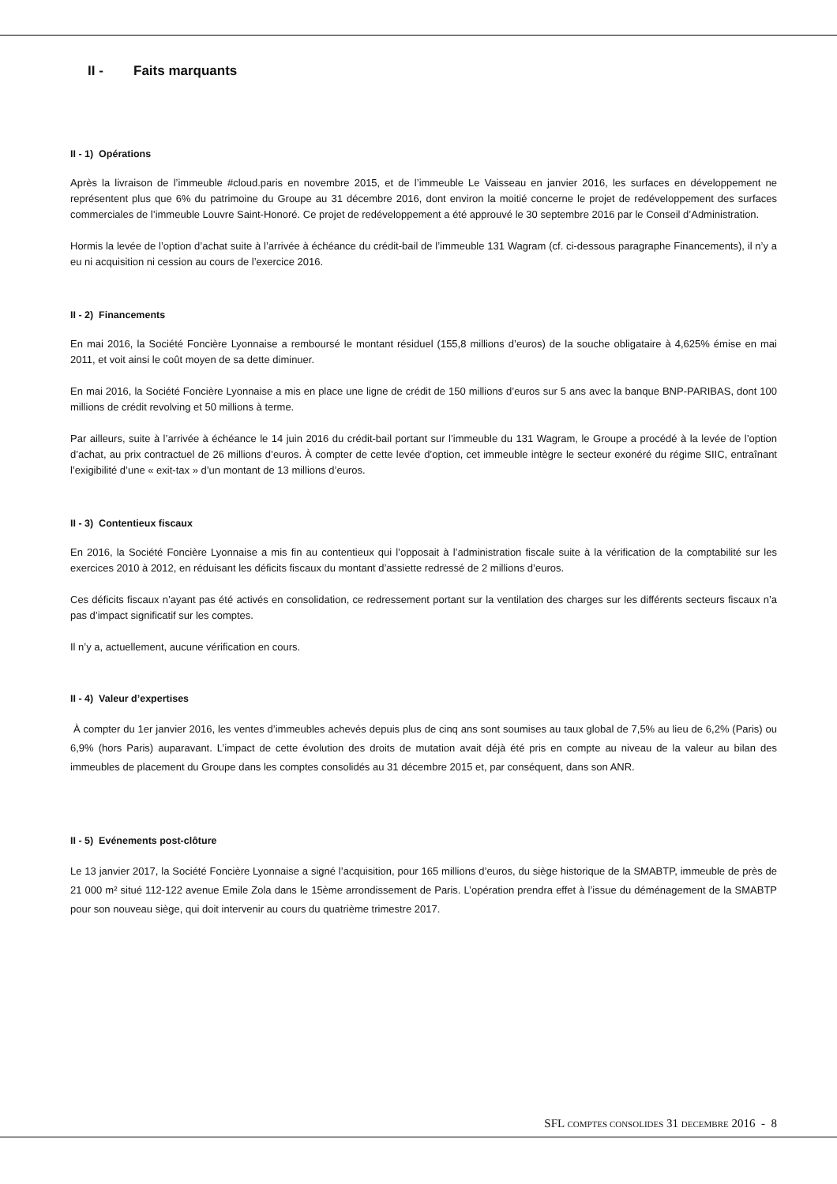II - Faits marquants
II - 1) Opérations
Après la livraison de l’immeuble #cloud.paris en novembre 2015, et de l’immeuble Le Vaisseau en janvier 2016, les surfaces en développement ne représentent plus que 6% du patrimoine du Groupe au 31 décembre 2016, dont environ la moitié concerne le projet de redéveloppement des surfaces commerciales de l’immeuble Louvre Saint-Honoré. Ce projet de redéveloppement a été approuvé le 30 septembre 2016 par le Conseil d’Administration.
Hormis la levée de l’option d’achat suite à l’arrivée à échéance du crédit-bail de l’immeuble 131 Wagram (cf. ci-dessous paragraphe Financements), il n’y a eu ni acquisition ni cession au cours de l’exercice 2016.
II - 2) Financements
En mai 2016, la Société Foncière Lyonnaise a remboursé le montant résiduel (155,8 millions d’euros) de la souche obligataire à 4,625% émise en mai 2011, et voit ainsi le coût moyen de sa dette diminuer.
En mai 2016, la Société Foncière Lyonnaise a mis en place une ligne de crédit de 150 millions d’euros sur 5 ans avec la banque BNP-PARIBAS, dont 100 millions de crédit revolving et 50 millions à terme.
Par ailleurs, suite à l’arrivée à échéance le 14 juin 2016 du crédit-bail portant sur l’immeuble du 131 Wagram, le Groupe a procédé à la levée de l’option d’achat, au prix contractuel de 26 millions d’euros. À compter de cette levée d’option, cet immeuble intègre le secteur exonéré du régime SIIC, entraînant l’exigibilité d’une « exit-tax » d’un montant de 13 millions d’euros.
II - 3) Contentieux fiscaux
En 2016, la Société Foncière Lyonnaise a mis fin au contentieux qui l’opposait à l’administration fiscale suite à la vérification de la comptabilité sur les exercices 2010 à 2012, en réduisant les déficits fiscaux du montant d’assiette redressé de 2 millions d’euros.
Ces déficits fiscaux n’ayant pas été activés en consolidation, ce redressement portant sur la ventilation des charges sur les différents secteurs fiscaux n’a pas d’impact significatif sur les comptes.
Il n’y a, actuellement, aucune vérification en cours.
II - 4) Valeur d’expertises
À compter du 1er janvier 2016, les ventes d’immeubles achevés depuis plus de cinq ans sont soumises au taux global de 7,5% au lieu de 6,2% (Paris) ou 6,9% (hors Paris) auparavant. L’impact de cette évolution des droits de mutation avait déjà été pris en compte au niveau de la valeur au bilan des immeubles de placement du Groupe dans les comptes consolidés au 31 décembre 2015 et, par conséquent, dans son ANR.
II - 5) Evénements post-clôture
Le 13 janvier 2017, la Société Foncière Lyonnaise a signé l’acquisition, pour 165 millions d’euros, du siège historique de la SMABTP, immeuble de près de 21 000 m² situé 112-122 avenue Emile Zola dans le 15ème arrondissement de Paris. L’opération prendra effet à l’issue du déménagement de la SMABTP pour son nouveau siège, qui doit intervenir au cours du quatrième trimestre 2017.
SFL COMPTES CONSOLIDES 31 DECEMBRE 2016 - 8